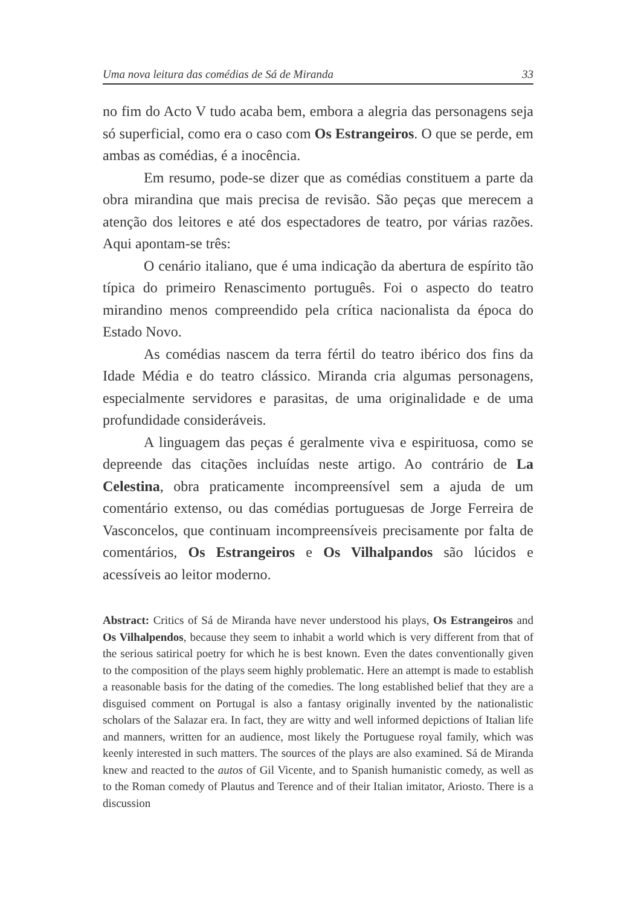Uma nova leitura das comédias de Sá de Miranda 33
no fim do Acto V tudo acaba bem, embora a alegria das personagens seja só superficial, como era o caso com Os Estrangeiros. O que se perde, em ambas as comédias, é a inocência.
Em resumo, pode-se dizer que as comédias constituem a parte da obra mirandina que mais precisa de revisão. São peças que merecem a atenção dos leitores e até dos espectadores de teatro, por várias razões. Aqui apontam-se três:
O cenário italiano, que é uma indicação da abertura de espírito tão típica do primeiro Renascimento português. Foi o aspecto do teatro mirandino menos compreendido pela crítica nacionalista da época do Estado Novo.
As comédias nascem da terra fértil do teatro ibérico dos fins da Idade Média e do teatro clássico. Miranda cria algumas personagens, especialmente servidores e parasitas, de uma originalidade e de uma profundidade consideráveis.
A linguagem das peças é geralmente viva e espirituosa, como se depreende das citações incluídas neste artigo. Ao contrário de La Celestina, obra praticamente incompreensível sem a ajuda de um comentário extenso, ou das comédias portuguesas de Jorge Ferreira de Vasconcelos, que continuam incompreensíveis precisamente por falta de comentários, Os Estrangeiros e Os Vilhalpandos são lúcidos e acessíveis ao leitor moderno.
Abstract: Critics of Sá de Miranda have never understood his plays, Os Estrangeiros and Os Vilhalpendos, because they seem to inhabit a world which is very different from that of the serious satirical poetry for which he is best known. Even the dates conventionally given to the composition of the plays seem highly problematic. Here an attempt is made to establish a reasonable basis for the dating of the comedies. The long established belief that they are a disguised comment on Portugal is also a fantasy originally invented by the nationalistic scholars of the Salazar era. In fact, they are witty and well informed depictions of Italian life and manners, written for an audience, most likely the Portuguese royal family, which was keenly interested in such matters. The sources of the plays are also examined. Sá de Miranda knew and reacted to the autos of Gil Vicente, and to Spanish humanistic comedy, as well as to the Roman comedy of Plautus and Terence and of their Italian imitator, Ariosto. There is a discussion